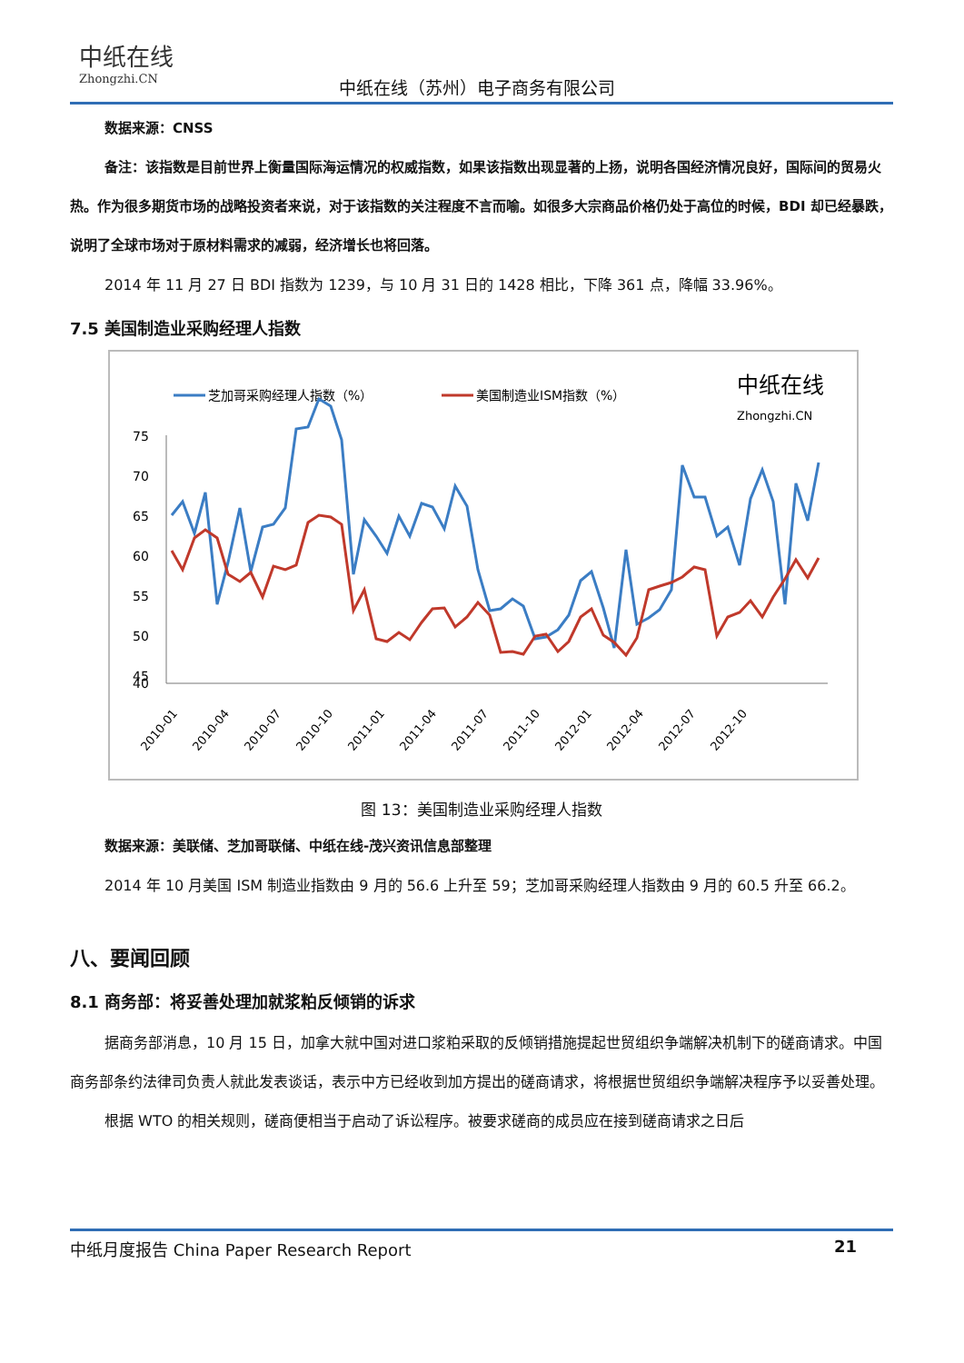中纸在线
Zhongzhi.CN
中纸在线（苏州）电子商务有限公司
数据来源：CNSS
备注：该指数是目前世界上衡量国际海运情况的权威指数，如果该指数出现显著的上扬，说明各国经济情况良好，国际间的贸易火热。作为很多期货市场的战略投资者来说，对于该指数的关注程度不言而喻。如很多大宗商品价格仍处于高位的时候，BDI 却已经暴跌，说明了全球市场对于原材料需求的减弱，经济增长也将回落。
2014 年 11 月 27 日 BDI 指数为 1239，与 10 月 31 日的 1428 相比，下降 361 点，降幅 33.96%。
7.5 美国制造业采购经理人指数
芝加哥采购经理人指数（%）
美国制造业ISM指数（%）
中纸在线
Zhongzhi.CN
75
70
65
60
55
50
45
40
2010-01
2010-04
2010-07
2010-10
2011-01
2011-04
2011-07
2011-10
2012-01
2012-04
2012-07
2012-10
图 13：美国制造业采购经理人指数
数据来源：美联储、芝加哥联储、中纸在线-茂兴资讯信息部整理
2014 年 10 月美国 ISM 制造业指数由 9 月的 56.6 上升至 59；芝加哥采购经理人指数由 9 月的 60.5 升至 66.2。
八、要闻回顾
8.1 商务部：将妥善处理加就浆粕反倾销的诉求
据商务部消息，10 月 15 日，加拿大就中国对进口浆粕采取的反倾销措施提起世贸组织争端解决机制下的磋商请求。中国商务部条约法律司负责人就此发表谈话，表示中方已经收到加方提出的磋商请求，将根据世贸组织争端解决程序予以妥善处理。
根据 WTO 的相关规则，磋商便相当于启动了诉讼程序。被要求磋商的成员应在接到磋商请求之日后
中纸月度报告 China Paper Research Report 21